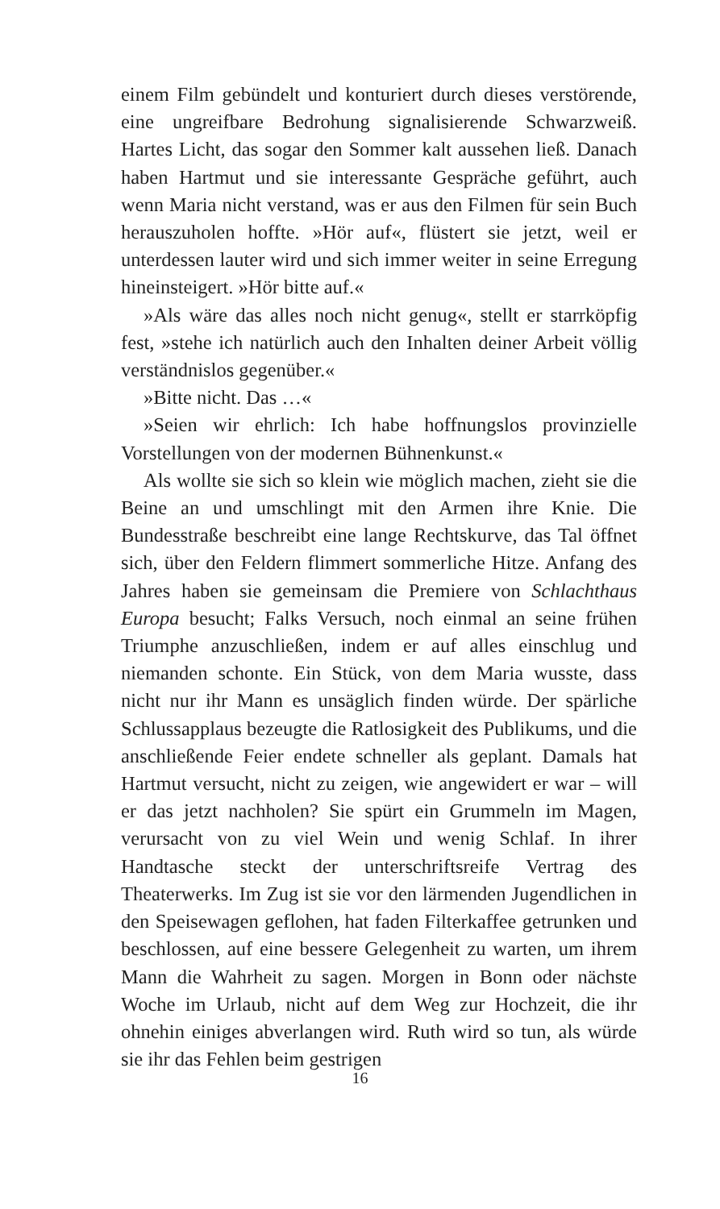einem Film gebündelt und konturiert durch dieses verstörende, eine ungreifbare Bedrohung signalisierende Schwarzweiß. Hartes Licht, das sogar den Sommer kalt aussehen ließ. Danach haben Hartmut und sie interessante Gespräche geführt, auch wenn Maria nicht verstand, was er aus den Filmen für sein Buch herauszuholen hoffte. »Hör auf«, flüstert sie jetzt, weil er unterdessen lauter wird und sich immer weiter in seine Erregung hineinsteigert. »Hör bitte auf.«
»Als wäre das alles noch nicht genug«, stellt er starrköpfig fest, »stehe ich natürlich auch den Inhalten deiner Arbeit völlig verständnislos gegenüber.«
»Bitte nicht. Das …«
»Seien wir ehrlich: Ich habe hoffnungslos provinzielle Vorstellungen von der modernen Bühnenkunst.«
Als wollte sie sich so klein wie möglich machen, zieht sie die Beine an und umschlingt mit den Armen ihre Knie. Die Bundesstraße beschreibt eine lange Rechtskurve, das Tal öffnet sich, über den Feldern flimmert sommerliche Hitze. Anfang des Jahres haben sie gemeinsam die Premiere von Schlachthaus Europa besucht; Falks Versuch, noch einmal an seine frühen Triumphe anzuschließen, indem er auf alles einschlug und niemanden schonte. Ein Stück, von dem Maria wusste, dass nicht nur ihr Mann es unsäglich finden würde. Der spärliche Schlussapplaus bezeugte die Ratlosigkeit des Publikums, und die anschließende Feier endete schneller als geplant. Damals hat Hartmut versucht, nicht zu zeigen, wie angewidert er war – will er das jetzt nachholen? Sie spürt ein Grummeln im Magen, verursacht von zu viel Wein und wenig Schlaf. In ihrer Handtasche steckt der unterschriftsreife Vertrag des Theaterwerks. Im Zug ist sie vor den lärmenden Jugendlichen in den Speisewagen geflohen, hat faden Filterkaffee getrunken und beschlossen, auf eine bessere Gelegenheit zu warten, um ihrem Mann die Wahrheit zu sagen. Morgen in Bonn oder nächste Woche im Urlaub, nicht auf dem Weg zur Hochzeit, die ihr ohnehin einiges abverlangen wird. Ruth wird so tun, als würde sie ihr das Fehlen beim gestrigen
16